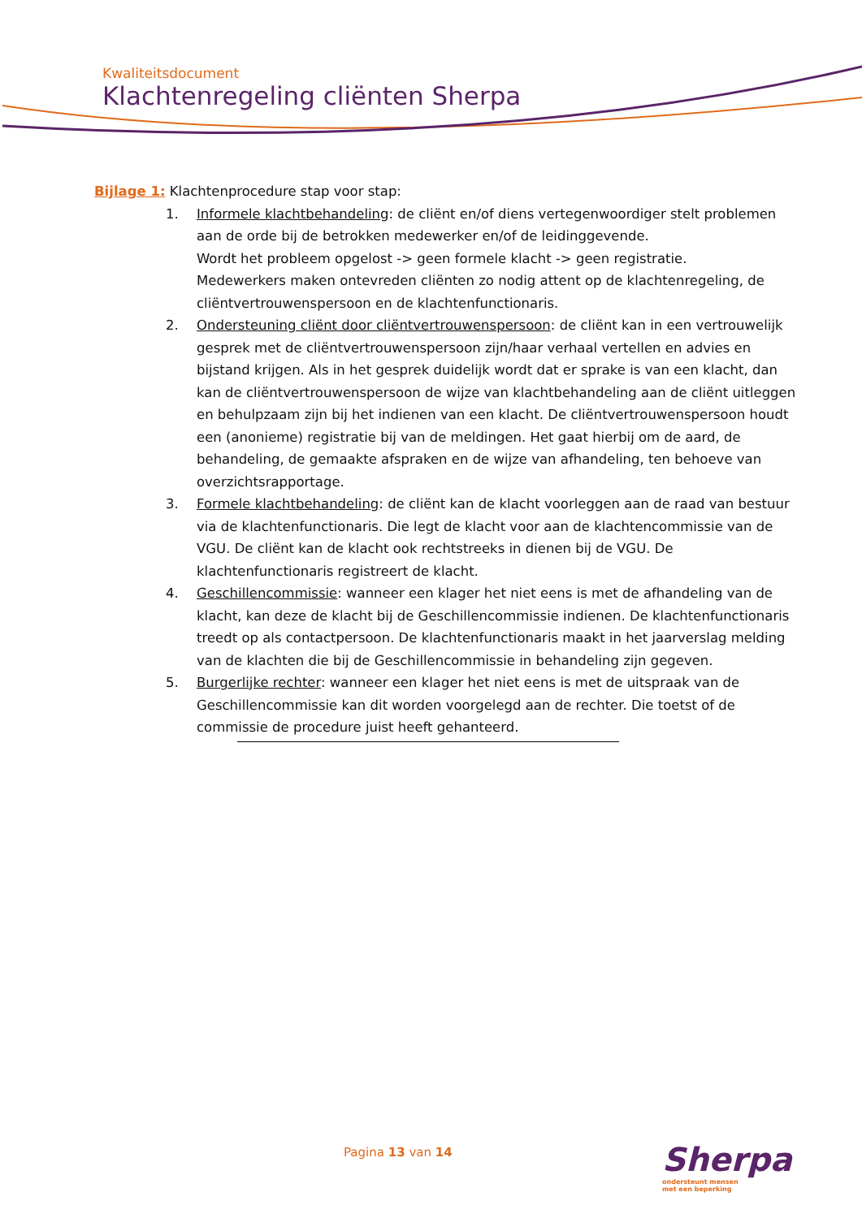Kwaliteitsdocument
Klachtenregeling cliënten Sherpa
Bijlage 1: Klachtenprocedure stap voor stap:
1. Informele klachtbehandeling: de cliënt en/of diens vertegenwoordiger stelt problemen aan de orde bij de betrokken medewerker en/of de leidinggevende.
Wordt het probleem opgelost -> geen formele klacht -> geen registratie.
Medewerkers maken ontevreden cliënten zo nodig attent op de klachtenregeling, de cliëntvertrouwenspersoon en de klachtenfunctionaris.
2. Ondersteuning cliënt door cliëntvertrouwenspersoon: de cliënt kan in een vertrouwelijk gesprek met de cliëntvertrouwenspersoon zijn/haar verhaal vertellen en advies en bijstand krijgen. Als in het gesprek duidelijk wordt dat er sprake is van een klacht, dan kan de cliëntvertrouwenspersoon de wijze van klachtbehandeling aan de cliënt uitleggen en behulpzaam zijn bij het indienen van een klacht. De cliëntvertrouwenspersoon houdt een (anonieme) registratie bij van de meldingen. Het gaat hierbij om de aard, de behandeling, de gemaakte afspraken en de wijze van afhandeling, ten behoeve van overzichtsrapportage.
3. Formele klachtbehandeling: de cliënt kan de klacht voorleggen aan de raad van bestuur via de klachtenfunctionaris. Die legt de klacht voor aan de klachtencommissie van de VGU. De cliënt kan de klacht ook rechtstreeks in dienen bij de VGU. De klachtenfunctionaris registreert de klacht.
4. Geschillencommissie: wanneer een klager het niet eens is met de afhandeling van de klacht, kan deze de klacht bij de Geschillencommissie indienen. De klachtenfunctionaris treedt op als contactpersoon. De klachtenfunctionaris maakt in het jaarverslag melding van de klachten die bij de Geschillencommissie in behandeling zijn gegeven.
5. Burgerlijke rechter: wanneer een klager het niet eens is met de uitspraak van de Geschillencommissie kan dit worden voorgelegd aan de rechter. Die toetst of de commissie de procedure juist heeft gehanteerd.
Pagina 13 van 14
Sherpa
ondersteunt mensen
met een beperking